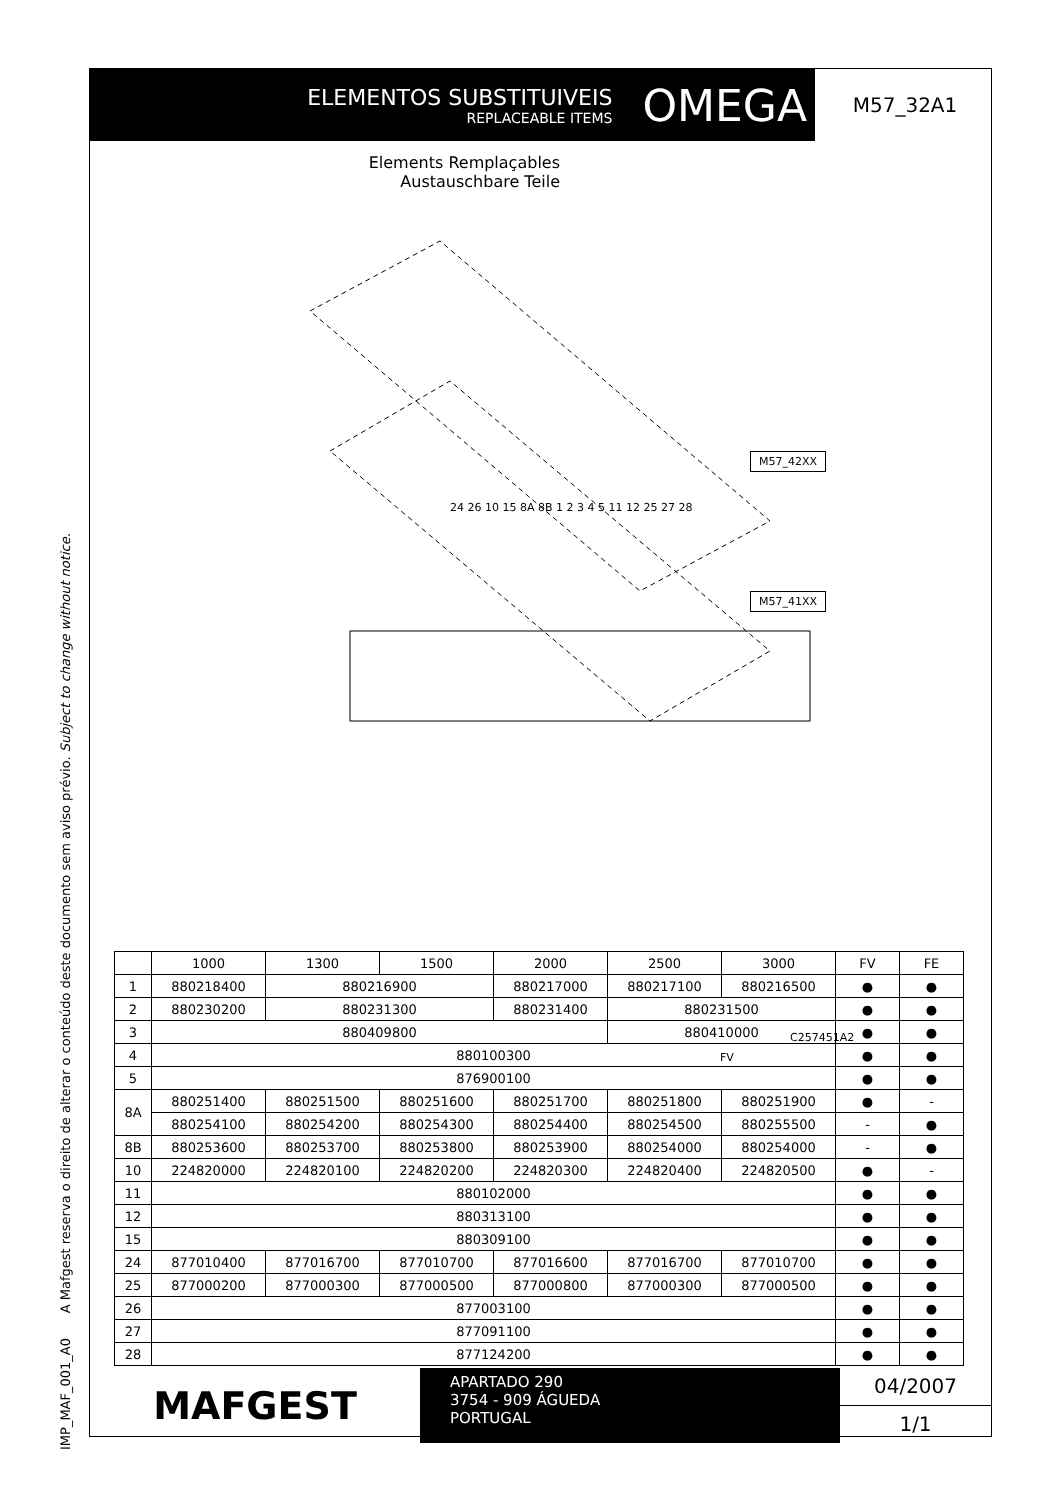IMP_MAF_001_A0 A Mafgest reserva o direito de alterar o conteúdo deste documento sem aviso prévio. Subject to change without notice.
ELEMENTOS SUBSTITUIVEIS
REPLACEABLE ITEMS
OMEGA
M57_32A1
Elements Remplaçables
Austauschbare Teile
M57_42XX
M57_41XX
24 26 10 15 8A 8B 1 2 3 4 5 11 12 25 27 28
C257451A2
FV
| | 1000 | 1300 | 1500 | 2000 | 2500 | 3000 | FV | FE |
| --- | --- | --- | --- | --- | --- | --- | --- | --- |
| 1 | 880218400 | 880216900 | | 880217000 | 880217100 | 880216500 | ● | ● |
| 2 | 880230200 | 880231300 | | 880231400 | 880231500 | | ● | ● |
| 3 | 880409800 | | | | 880410000 | | ● | ● |
| 4 | 880100300 | | | | | | ● | ● |
| 5 | 876900100 | | | | | | ● | ● |
| 8A | 880251400 | 880251500 | 880251600 | 880251700 | 880251800 | 880251900 | ● | - |
| | 880254100 | 880254200 | 880254300 | 880254400 | 880254500 | 880255500 | - | ● |
| 8B | 880253600 | 880253700 | 880253800 | 880253900 | 880254000 | 880254000 | - | ● |
| 10 | 224820000 | 224820100 | 224820200 | 224820300 | 224820400 | 224820500 | ● | - |
| 11 | 880102000 | | | | | | ● | ● |
| 12 | 880313100 | | | | | | ● | ● |
| 15 | 880309100 | | | | | | ● | ● |
| 24 | 877010400 | 877016700 | 877010700 | 877016600 | 877016700 | 877010700 | ● | ● |
| 25 | 877000200 | 877000300 | 877000500 | 877000800 | 877000300 | 877000500 | ● | ● |
| 26 | 877003100 | | | | | | ● | ● |
| 27 | 877091100 | | | | | | ● | ● |
| 28 | 877124200 | | | | | | ● | ● |
MAFGEST
APARTADO 290
3754 - 909 ÁGUEDA
PORTUGAL
04/2007
1/1